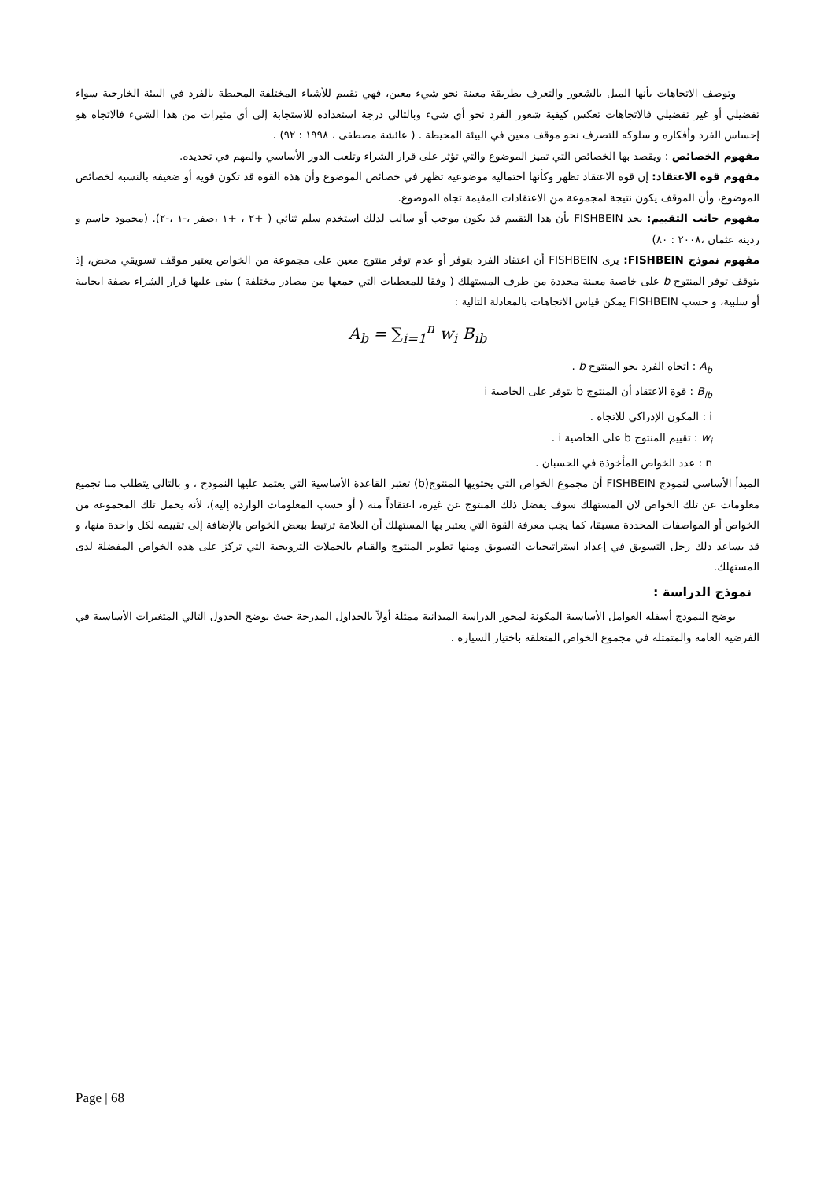وتوصف الاتجاهات بأنها الميل بالشعور والتعرف بطريقة معينة نحو شيء معين، فهي تقييم للأشياء المختلفة المحيطة بالفرد في البيئة الخارجية سواء تفضيلي أو غير تفضيلي فالاتجاهات تعكس كيفية شعور الفرد نحو أي شيء وبالتالي درجة استعداده للاستجابة إلى أي مثيرات من هذا الشيء فالاتجاه هو إحساس الفرد وأفكاره و سلوكه للتصرف نحو موقف معين في البيئة المحيطة . ( عائشة مصطفى ، ١٩٩٨ : ٩٢) .
مفهوم الخصائص : ويقصد بها الخصائص التي تميز الموضوع والتي تؤثر على قرار الشراء وتلعب الدور الأساسي والمهم في تحديده.
مفهوم قوة الاعتقاد: إن قوة الاعتقاد تظهر وكأنها احتمالية موضوعية تظهر في خصائص الموضوع وأن هذه القوة قد تكون قوية أو ضعيفة بالنسبة لخصائص الموضوع، وأن الموقف يكون نتيجة لمجموعة من الاعتقادات المقيمة تجاه الموضوع.
مفهوم جانب التقييم: يجد FISHBEIN بأن هذا التقييم قد يكون موجب أو سالب لذلك استخدم سلم ثنائي ( +٢ ، +١ ،صفر ،-١ ،-٢). (محمود جاسم و ردينة عثمان ،٢٠٠٨ : ٨٠)
مفهوم نموذج FISHBEIN: يرى FISHBEIN أن اعتقاد الفرد بتوفر أو عدم توفر منتوج معين على مجموعة من الخواص يعتبر موقف تسويقي محض، إذ يتوقف توفر المنتوج b على خاصية معينة محددة من طرف المستهلك ( وفقا للمعطيات التي جمعها من مصادر مختلفة ) يبنى عليها قرار الشراء بصفة ايجابية أو سلبية، و حسب FISHBEIN يمكن قياس الاتجاهات بالمعادلة التالية :
A<sub>b</sub> = ∑<sub>i=1</sub><sup>n</sup> w<sub>i</sub> B<sub>ib</sub>
A<sub>b</sub> : اتجاه الفرد نحو المنتوج b .
B<sub>ib</sub> : قوة الاعتقاد أن المنتوج b يتوفر على الخاصية i
i : المكون الإدراكي للاتجاه .
w<sub>i</sub> : تقييم المنتوج b على الخاصية i .
n : عدد الخواص المأخوذة في الحسبان .
المبدأ الأساسي لنموذج FISHBEIN أن مجموع الخواص التي يحتويها المنتوج(b) تعتبر القاعدة الأساسية التي يعتمد عليها النموذج ، و بالتالي يتطلب منا تجميع معلومات عن تلك الخواص لان المستهلك سوف يفضل ذلك المنتوج عن غيره، اعتقاداً منه ( أو حسب المعلومات الواردة إليه)، لأنه يحمل تلك المجموعة من الخواص أو المواصفات المحددة مسبقا، كما يجب معرفة القوة التي يعتبر بها المستهلك أن العلامة ترتبط ببعض الخواص بالإضافة إلى تقييمه لكل واحدة منها، و قد يساعد ذلك رجل التسويق في إعداد استراتيجيات التسويق ومنها تطوير المنتوج والقيام بالحملات الترويجية التي تركز على هذه الخواص المفضلة لدى المستهلك.
نموذج الدراسة :
يوضح النموذج أسفله العوامل الأساسية المكونة لمحور الدراسة الميدانية ممثلة أولاً بالجداول المدرجة حيث يوضح الجدول التالي المتغيرات الأساسية في الفرضية العامة والمتمثلة في مجموع الخواص المتعلقة باختيار السيارة .
Page | 68